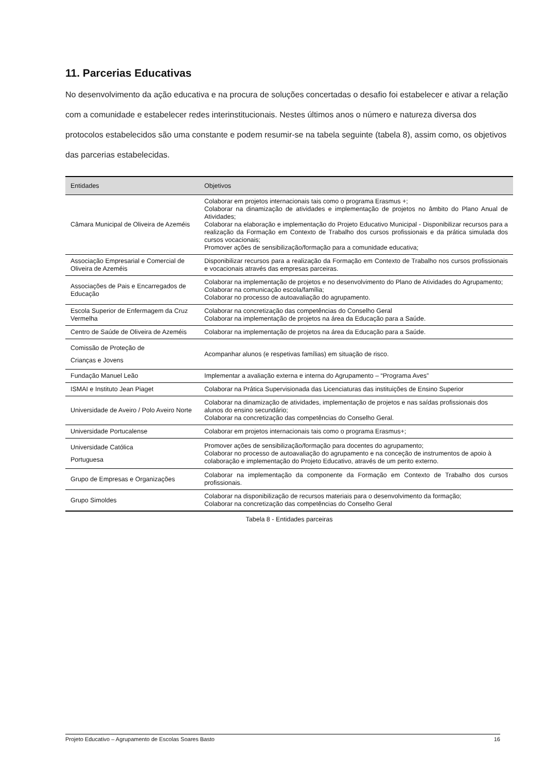11. Parcerias Educativas
No desenvolvimento da ação educativa e na procura de soluções concertadas o desafio foi estabelecer e ativar a relação com a comunidade e estabelecer redes interinstitucionais. Nestes últimos anos o número e natureza diversa dos protocolos estabelecidos são uma constante e podem resumir-se na tabela seguinte (tabela 8), assim como, os objetivos das parcerias estabelecidas.
| Entidades | Objetivos |
| --- | --- |
| Câmara Municipal de Oliveira de Azeméis | Colaborar em projetos internacionais tais como o programa Erasmus +; Colaborar na dinamização de atividades e implementação de projetos no âmbito do Plano Anual de Atividades; Colaborar na elaboração e implementação do Projeto Educativo Municipal - Disponibilizar recursos para a realização da Formação em Contexto de Trabalho dos cursos profissionais e da prática simulada dos cursos vocacionais; Promover ações de sensibilização/formação para a comunidade educativa; |
| Associação Empresarial e Comercial de Oliveira de Azeméis | Disponibilizar recursos para a realização da Formação em Contexto de Trabalho nos cursos profissionais e vocacionais através das empresas parceiras. |
| Associações de Pais e Encarregados de Educação | Colaborar na implementação de projetos e no desenvolvimento do Plano de Atividades do Agrupamento; Colaborar na comunicação escola/família; Colaborar no processo de autoavaliação do agrupamento. |
| Escola Superior de Enfermagem da Cruz Vermelha | Colaborar na concretização das competências do Conselho Geral Colaborar na implementação de projetos na área da Educação para a Saúde. |
| Centro de Saúde de Oliveira de Azeméis | Colaborar na implementação de projetos na área da Educação para a Saúde. |
| Comissão de Proteção de Crianças e Jovens | Acompanhar alunos (e respetivas famílias) em situação de risco. |
| Fundação Manuel Leão | Implementar a avaliação externa e interna do Agrupamento – “Programa Aves” |
| ISMAI e Instituto Jean Piaget | Colaborar na Prática Supervisionada das Licenciaturas das instituições de Ensino Superior |
| Universidade de Aveiro / Polo Aveiro Norte | Colaborar na dinamização de atividades, implementação de projetos e nas saídas profissionais dos alunos do ensino secundário; Colaborar na concretização das competências do Conselho Geral. |
| Universidade Portucalense | Colaborar em projetos internacionais tais como o programa Erasmus+; |
| Universidade Católica Portuguesa | Promover ações de sensibilização/formação para docentes do agrupamento; Colaborar no processo de autoavaliação do agrupamento e na conceção de instrumentos de apoio à colaboração e implementação do Projeto Educativo, através de um perito externo. |
| Grupo de Empresas e Organizações | Colaborar na implementação da componente da Formação em Contexto de Trabalho dos cursos profissionais. |
| Grupo Simoldes | Colaborar na disponibilização de recursos materiais para o desenvolvimento da formação; Colaborar na concretização das competências do Conselho Geral |
Tabela 8 - Entidades parceiras
Projeto Educativo – Agrupamento de Escolas Soares Basto 16